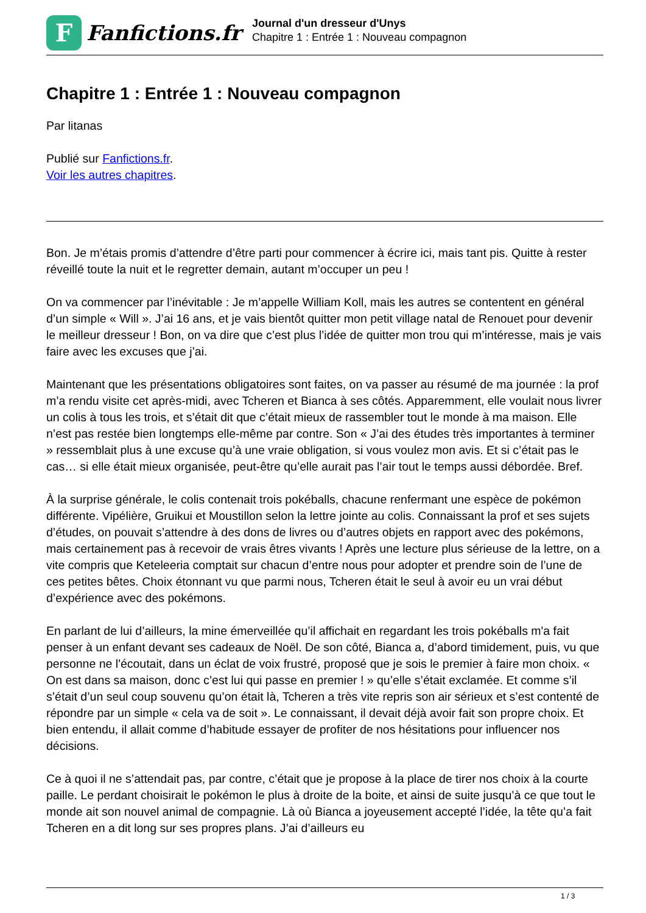F
Fanfictions.fr
Journal d'un dresseur d'Unys
Chapitre 1 : Entrée 1 : Nouveau compagnon
Chapitre 1 : Entrée 1 : Nouveau compagnon
Par litanas
Publié sur Fanfictions.fr.
Voir les autres chapitres.
Bon. Je m’étais promis d’attendre d’être parti pour commencer à écrire ici, mais tant pis. Quitte à rester réveillé toute la nuit et le regretter demain, autant m’occuper un peu !
On va commencer par l’inévitable : Je m’appelle William Koll, mais les autres se contentent en général d’un simple « Will ». J’ai 16 ans, et je vais bientôt quitter mon petit village natal de Renouet pour devenir le meilleur dresseur ! Bon, on va dire que c’est plus l’idée de quitter mon trou qui m’intéresse, mais je vais faire avec les excuses que j’ai.
Maintenant que les présentations obligatoires sont faites, on va passer au résumé de ma journée : la prof m’a rendu visite cet après-midi, avec Tcheren et Bianca à ses côtés. Apparemment, elle voulait nous livrer un colis à tous les trois, et s’était dit que c’était mieux de rassembler tout le monde à ma maison. Elle n’est pas restée bien longtemps elle-même par contre. Son « J’ai des études très importantes à terminer » ressemblait plus à une excuse qu’à une vraie obligation, si vous voulez mon avis. Et si c’était pas le cas… si elle était mieux organisée, peut-être qu’elle aurait pas l’air tout le temps aussi débordée. Bref.
À la surprise générale, le colis contenait trois pokéballs, chacune renfermant une espèce de pokémon différente. Vipélière, Gruikui et Moustillon selon la lettre jointe au colis. Connaissant la prof et ses sujets d’études, on pouvait s’attendre à des dons de livres ou d’autres objets en rapport avec des pokémons, mais certainement pas à recevoir de vrais êtres vivants ! Après une lecture plus sérieuse de la lettre, on a vite compris que Keteleeria comptait sur chacun d’entre nous pour adopter et prendre soin de l’une de ces petites bêtes. Choix étonnant vu que parmi nous, Tcheren était le seul à avoir eu un vrai début d’expérience avec des pokémons.
En parlant de lui d’ailleurs, la mine émerveillée qu’il affichait en regardant les trois pokéballs m'a fait penser à un enfant devant ses cadeaux de Noël. De son côté, Bianca a, d’abord timidement, puis, vu que personne ne l'écoutait, dans un éclat de voix frustré, proposé que je sois le premier à faire mon choix. « On est dans sa maison, donc c’est lui qui passe en premier ! » qu’elle s’était exclamée. Et comme s’il s’était d’un seul coup souvenu qu’on était là, Tcheren a très vite repris son air sérieux et s’est contenté de répondre par un simple « cela va de soit ». Le connaissant, il devait déjà avoir fait son propre choix. Et bien entendu, il allait comme d’habitude essayer de profiter de nos hésitations pour influencer nos décisions.
Ce à quoi il ne s’attendait pas, par contre, c’était que je propose à la place de tirer nos choix à la courte paille. Le perdant choisirait le pokémon le plus à droite de la boite, et ainsi de suite jusqu’à ce que tout le monde ait son nouvel animal de compagnie. Là où Bianca a joyeusement accepté l’idée, la tête qu’a fait Tcheren en a dit long sur ses propres plans. J’ai d’ailleurs eu
1 / 3